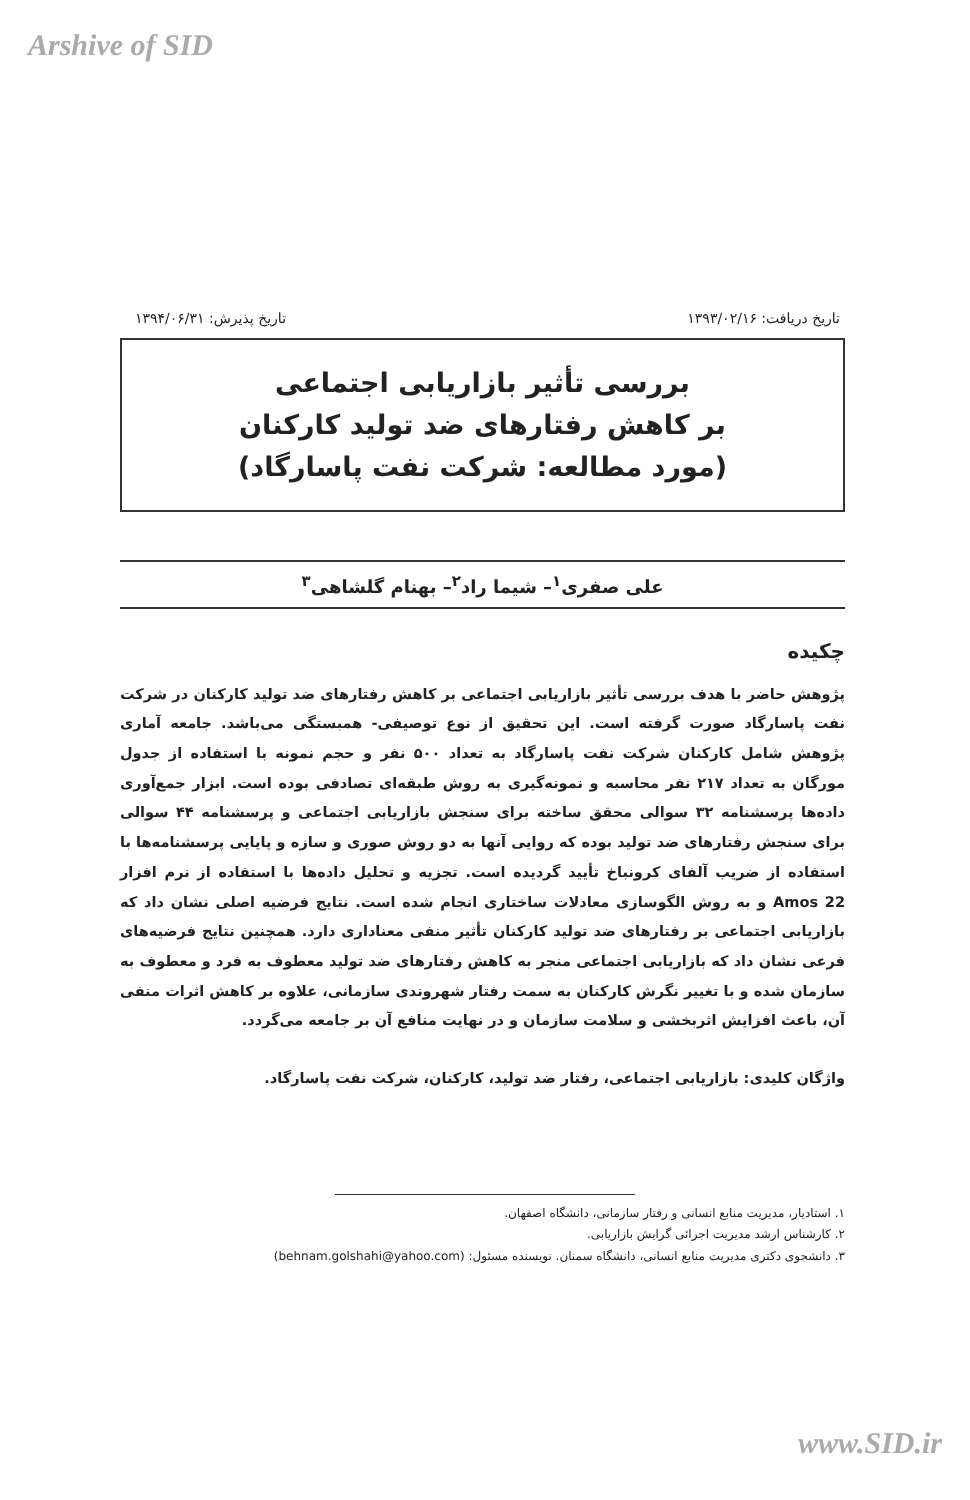Arshive of SID
تاریخ دریافت: ۱۳۹۳/۰۲/۱۶ تاریخ پذیرش: ۱۳۹۴/۰۶/۳۱
بررسی تأثیر بازاریابی اجتماعی
بر کاهش رفتارهای ضد تولید کارکنان
(مورد مطالعه: شرکت نفت پاسارگاد)
علی صفری<sup>۱</sup>– شیما راد<sup>۲</sup>– بهنام گلشاهی<sup>۳</sup>
چکیده
پژوهش حاضر با هدف بررسی تأثیر بازاریابی اجتماعی بر کاهش رفتارهای ضد تولید کارکنان در شرکت نفت پاسارگاد صورت گرفته است. این تحقیق از نوع توصیفی- همبستگی می‌باشد. جامعه آماری پژوهش شامل کارکنان شرکت نفت پاسارگاد به تعداد ۵۰۰ نفر و حجم نمونه با استفاده از جدول مورگان به تعداد ۲۱۷ نفر محاسبه و نمونه‌گیری به روش طبقه‌ای تصادفی بوده است. ابزار جمع‌آوری داده‌ها پرسشنامه ۳۲ سوالی محقق ساخته برای سنجش بازاریابی اجتماعی و پرسشنامه ۴۴ سوالی برای سنجش رفتارهای ضد تولید بوده که روایی آنها به دو روش صوری و سازه و پایایی پرسشنامه‌ها با استفاده از ضریب آلفای کرونباخ تأیید گردیده است. تجزیه و تحلیل داده‌ها با استفاده از نرم افزار Amos 22 و به روش الگوسازی معادلات ساختاری انجام شده است. نتایج فرضیه اصلی نشان داد که بازاریابی اجتماعی بر رفتارهای ضد تولید کارکنان تأثیر منفی معناداری دارد. همچنین نتایج فرضیه‌های فرعی نشان داد که بازاریابی اجتماعی منجر به کاهش رفتارهای ضد تولید معطوف به فرد و معطوف به سازمان شده و با تغییر نگرش کارکنان به سمت رفتار شهروندی سازمانی، علاوه بر کاهش اثرات منفی آن، باعث افزایش اثربخشی و سلامت سازمان و در نهایت منافع آن بر جامعه می‌گردد.
واژگان کلیدی: بازاریابی اجتماعی، رفتار ضد تولید، کارکنان، شرکت نفت پاسارگاد.
۱. استادیار، مدیریت منابع انسانی و رفتار سازمانی، دانشگاه اصفهان.
۲. کارشناس ارشد مدیریت اجرائی گرایش بازاریابی.
۳. دانشجوی دکتری مدیریت منابع انسانی، دانشگاه سمنان. نویسنده مسئول: (behnam.golshahi@yahoo.com)
www.SID.ir